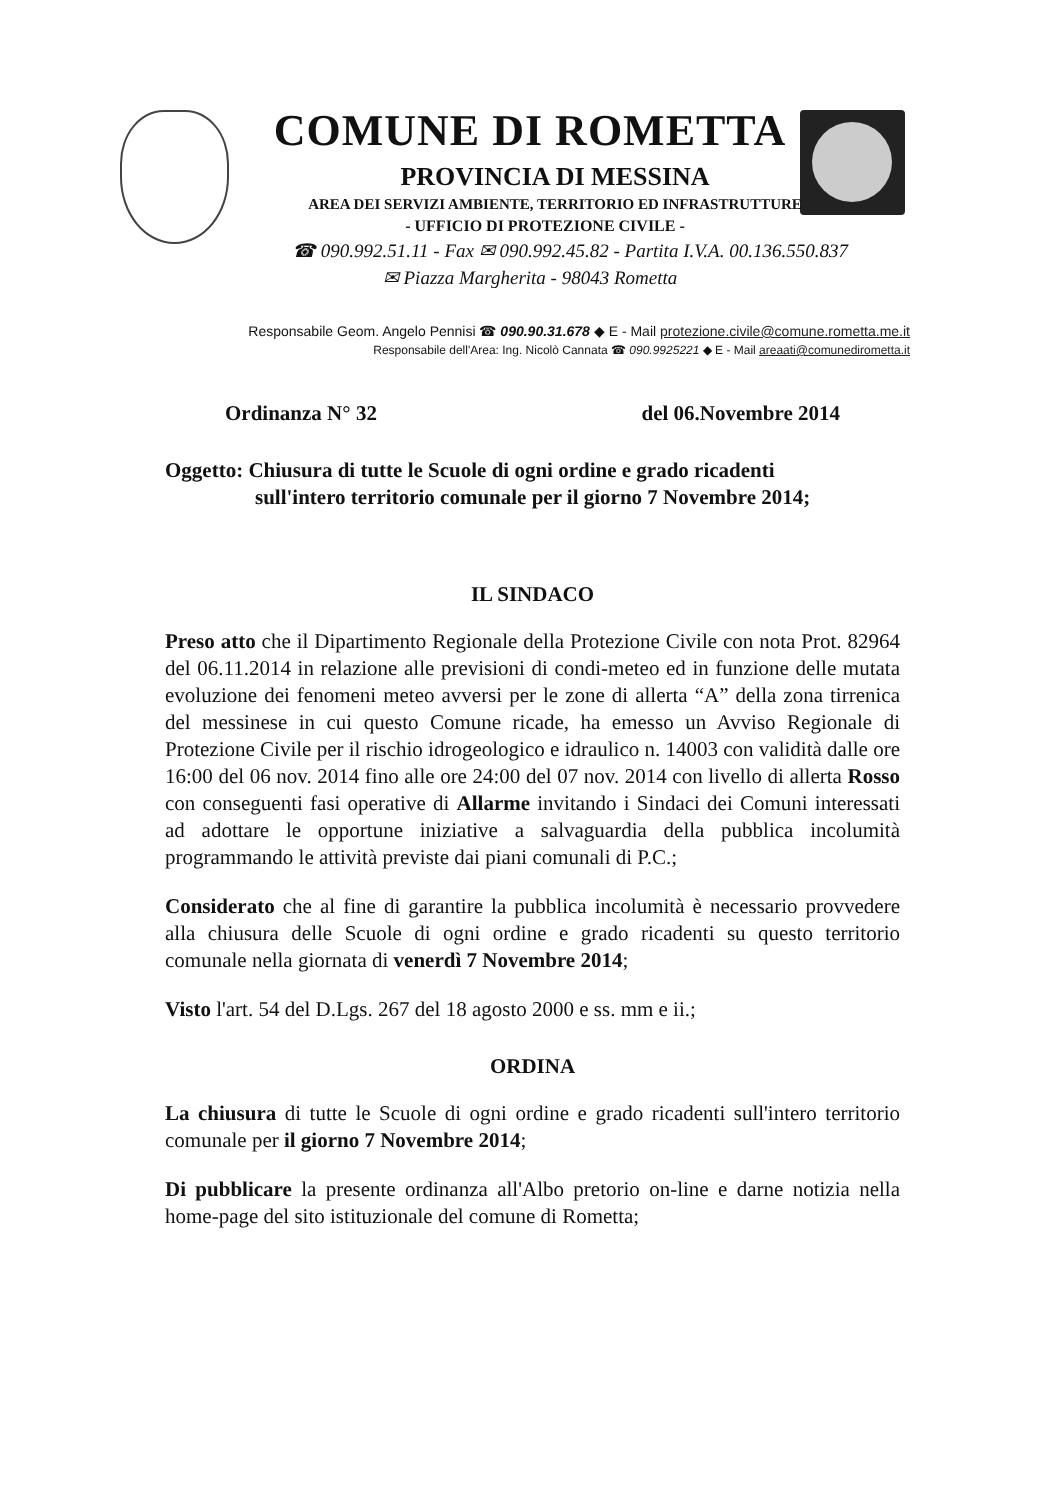COMUNE DI ROMETTA
PROVINCIA DI MESSINA
AREA DEI SERVIZI AMBIENTE, TERRITORIO ED INFRASTRUTTURE
- UFFICIO DI PROTEZIONE CIVILE -
☎ 090.992.51.11 - Fax ✉ 090.992.45.82 - Partita I.V.A. 00.136.550.837
✉ Piazza Margherita - 98043 Rometta
Responsabile Geom. Angelo Pennisi ☎ 090.90.31.678 ◆ E - Mail protezione.civile@comune.rometta.me.it
Responsabile dell'Area: Ing. Nicolò Cannata ☎ 090.9925221 ◆ E - Mail areaati@comunedirometta.it
Ordinanza N° 32 del 06.Novembre 2014
Oggetto: Chiusura di tutte le Scuole di ogni ordine e grado ricadenti
sull'intero territorio comunale per il giorno 7 Novembre 2014;
IL SINDACO
Preso atto che il Dipartimento Regionale della Protezione Civile con nota Prot. 82964 del 06.11.2014 in relazione alle previsioni di condi-meteo ed in funzione delle mutata evoluzione dei fenomeni meteo avversi per le zone di allerta “A” della zona tirrenica del messinese in cui questo Comune ricade, ha emesso un Avviso Regionale di Protezione Civile per il rischio idrogeologico e idraulico n. 14003 con validità dalle ore 16:00 del 06 nov. 2014 fino alle ore 24:00 del 07 nov. 2014 con livello di allerta Rosso con conseguenti fasi operative di Allarme invitando i Sindaci dei Comuni interessati ad adottare le opportune iniziative a salvaguardia della pubblica incolumità programmando le attività previste dai piani comunali di P.C.;
Considerato che al fine di garantire la pubblica incolumità è necessario provvedere alla chiusura delle Scuole di ogni ordine e grado ricadenti su questo territorio comunale nella giornata di venerdì 7 Novembre 2014;
Visto l'art. 54 del D.Lgs. 267 del 18 agosto 2000 e ss. mm e ii.;
ORDINA
La chiusura di tutte le Scuole di ogni ordine e grado ricadenti sull'intero territorio comunale per il giorno 7 Novembre 2014;
Di pubblicare la presente ordinanza all'Albo pretorio on-line e darne notizia nella home-page del sito istituzionale del comune di Rometta;